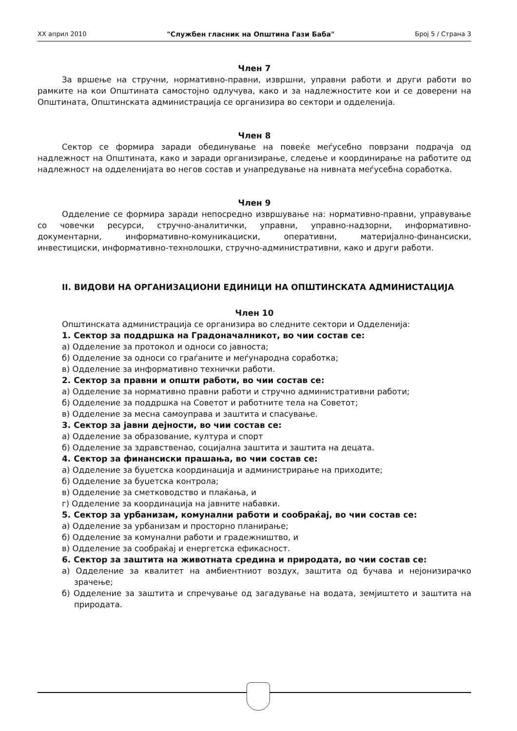XX април 2010 "Службен гласник на Општина Гази Баба" Број 5 / Страна 3
Член 7
За вршење на стручни, нормативно-правни, извршни, управни работи и други работи во рамките на кои Општината самостојно одлучува, како и за надлежностите кои и се доверени на Општината, Општинската администрација се организира во сектори и одделенија.
Член 8
Сектор се формира заради обединување на повеќе меѓусебно поврзани подрачја од надлежност на Општината, како и заради организирање, следење и координирање на работите од надлежност на одделенијата во негов состав и унапредување на нивната меѓусебна соработка.
Член 9
Одделение се формира заради непосредно извршување на: нормативно-правни, управување со човечки ресурси, стручно-аналитички, управни, управно-надзорни, информативно-документарни, информативно-комуникациски, оперативни, материјално-финансиски, инвестициски, информативно-технолошки, стручно-административни, како и други работи.
II. ВИДОВИ НА ОРГАНИЗАЦИОНИ ЕДИНИЦИ НА ОПШТИНСКАТА АДМИНИСТАЦИЈА
Член 10
Општинската администрација се организира во следните сектори и Одделенија:
1. Сектор за поддршка на Градоначалникот, во чии состав се:
а) Одделение за протокол и односи со јавноста;
б) Одделение за односи со граѓаните и меѓународна соработка;
в) Одделение за информативно технички работи.
2. Сектор за правни и општи работи, во чии состав се:
а) Одделение за нормативно правни работи и стручно административни работи;
б) Одделение за поддршка на Советот и работните тела на Советот;
в) Одделение за месна самоуправа и заштита и спасување.
3. Сектор за јавни дејности, во чии состав се:
а) Одделение за образование, култура и спорт
б) Одделение за здравственао, социјална заштита и заштита на децата.
4. Сектор за финансиски прашања, во чии состав се:
а) Одделение за буџетска координација и администрирање на приходите;
б) Одделение за буџетска контрола;
в) Одделение за сметководство и плаќања, и
г) Одделение за координација на јавните набавки.
5. Сектор за урбанизам, комунални работи и сообраќај, во чии состав се:
а) Одделение за урбанизам и просторно планирање;
б) Одделение за комунални работи и градежништво, и
в) Одделение за сообраќај и енергетска ефикасност.
6. Сектор за заштита на животната средина и природата, во чии состав се:
а) Одделение за квалитет на амбиентниот воздух, заштита од бучава и нејонизирачко зрачење;
б) Одделение за заштита и спречување од загадување на водата, земјиштето и заштита на природата.